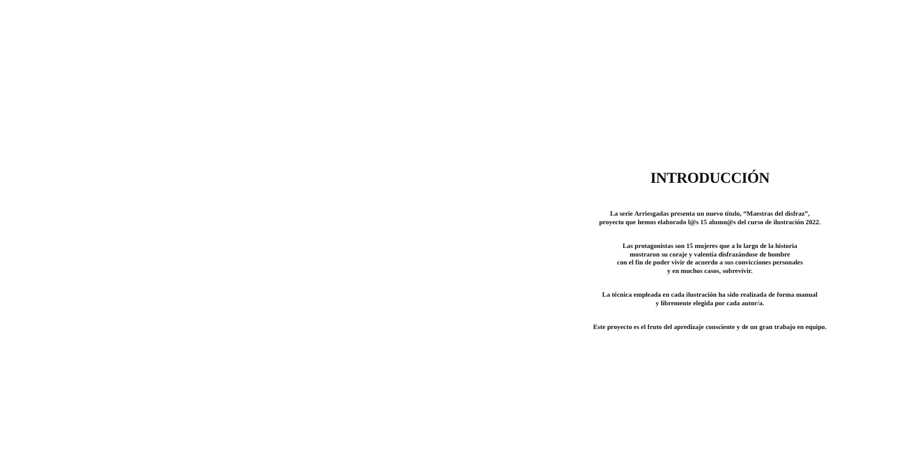INTRODUCCIÓN
La serie Arriesgadas presenta un nuevo título, “Maestras del disfraz”,
proyecto que hemos elaborado l@s 15 alumn@s del curso de ilustración 2022.
Las protagonistas son 15 mujeres que a lo largo de la historia
mostraron su coraje y valentía disfrazándose de hombre
con el fin de poder vivir de acuerdo a sus convicciones personales
y en muchos casos, sobrevivir.
La técnica empleada en cada ilustración ha sido realizada de forma manual
y libremente elegida por cada autor/a.
Este proyecto es el fruto del apredizaje consciente y de un gran trabajo en equipo.